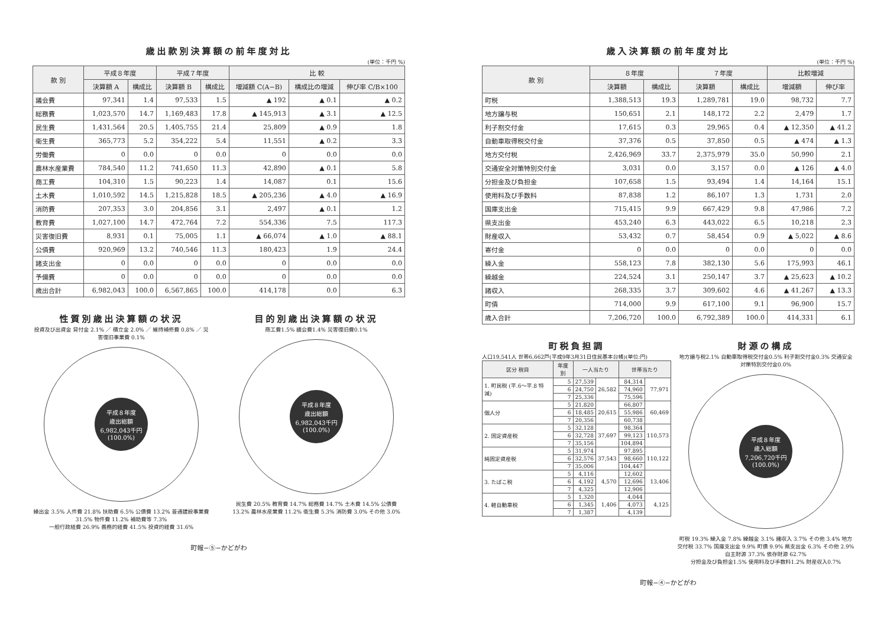歳出款別決算額の前年度対比
(単位：千円 %)
| 款 別 | 平成８年度 | | 平成７年度 | | 比 較 | | |
| --- | --- | --- | --- | --- | --- | --- | --- |
| | 決算額 A | 構成比 | 決算額 B | 構成比 | 増減額 C(A−B) | 構成比の増減 | 伸び率 C/B×100 |
| 議会費 | 97,341 | 1.4 | 97,533 | 1.5 | ▲ 192 | ▲ 0.1 | ▲ 0.2 |
| 総務費 | 1,023,570 | 14.7 | 1,169,483 | 17.8 | ▲ 145,913 | ▲ 3.1 | ▲ 12.5 |
| 民生費 | 1,431,564 | 20.5 | 1,405,755 | 21.4 | 25,809 | ▲ 0.9 | 1.8 |
| 衛生費 | 365,773 | 5.2 | 354,222 | 5.4 | 11,551 | ▲ 0.2 | 3.3 |
| 労働費 | 0 | 0.0 | 0 | 0.0 | 0 | 0.0 | 0.0 |
| 農林水産業費 | 784,540 | 11.2 | 741,650 | 11.3 | 42,890 | ▲ 0.1 | 5.8 |
| 商工費 | 104,310 | 1.5 | 90,223 | 1.4 | 14,087 | 0.1 | 15.6 |
| 土木費 | 1,010,592 | 14.5 | 1,215,828 | 18.5 | ▲ 205,236 | ▲ 4.0 | ▲ 16.9 |
| 消防費 | 207,353 | 3.0 | 204,856 | 3.1 | 2,497 | ▲ 0.1 | 1.2 |
| 教育費 | 1,027,100 | 14.7 | 472,764 | 7.2 | 554,336 | 7.5 | 117.3 |
| 災害復旧費 | 8,931 | 0.1 | 75,005 | 1.1 | ▲ 66,074 | ▲ 1.0 | ▲ 88.1 |
| 公債費 | 920,969 | 13.2 | 740,546 | 11.3 | 180,423 | 1.9 | 24.4 |
| 諸支出金 | 0 | 0.0 | 0 | 0.0 | 0 | 0.0 | 0.0 |
| 予備費 | 0 | 0.0 | 0 | 0.0 | 0 | 0.0 | 0.0 |
| 歳出合計 | 6,982,043 | 100.0 | 6,567,865 | 100.0 | 414,178 | 0.0 | 6.3 |
性質別歳出決算額の状況
投資及び出資金 貸付金 2.1% ／ 積立金 2.0% ／ 維持補修費 0.8% ／ 災害復旧事業費 0.1%
平成８年度
歳出総額
6,982,043千円
(100.0%)
繰出金 3.5% 人件費 21.8% 扶助費 6.5% 公債費 13.2% 普通建設事業費 31.5% 物件費 11.2% 補助費等 7.3%
一般行政経費 26.9% 義務的経費 41.5% 投資的経費 31.6%
目的別歳出決算額の状況
商工費1.5% 議会費1.4% 災害復旧費0.1%
平成８年度
歳出総額
6,982,043千円
(100.0%)
民生費 20.5% 教育費 14.7% 総務費 14.7% 土木費 14.5% 公債費 13.2% 農林水産業費 11.2% 衛生費 5.3% 消防費 3.0% その他 3.0%
町報−⑤−かどがわ
歳入決算額の前年度対比
(単位：千円 %)
| 款 別 | ８年度 | | ７年度 | | 比較増減 | |
| --- | --- | --- | --- | --- | --- | --- |
| | 決算額 | 構成比 | 決算額 | 構成比 | 増減額 | 伸び率 |
| 町税 | 1,388,513 | 19.3 | 1,289,781 | 19.0 | 98,732 | 7.7 |
| 地方譲与税 | 150,651 | 2.1 | 148,172 | 2.2 | 2,479 | 1.7 |
| 利子割交付金 | 17,615 | 0.3 | 29,965 | 0.4 | ▲ 12,350 | ▲ 41.2 |
| 自動車取得税交付金 | 37,376 | 0.5 | 37,850 | 0.5 | ▲ 474 | ▲ 1.3 |
| 地方交付税 | 2,426,969 | 33.7 | 2,375,979 | 35.0 | 50,990 | 2.1 |
| 交通安全対策特別交付金 | 3,031 | 0.0 | 3,157 | 0.0 | ▲ 126 | ▲ 4.0 |
| 分担金及び負担金 | 107,658 | 1.5 | 93,494 | 1.4 | 14,164 | 15.1 |
| 使用料及び手数料 | 87,838 | 1.2 | 86,107 | 1.3 | 1,731 | 2.0 |
| 国庫支出金 | 715,415 | 9.9 | 667,429 | 9.8 | 47,986 | 7.2 |
| 県支出金 | 453,240 | 6.3 | 443,022 | 6.5 | 10,218 | 2.3 |
| 財産収入 | 53,432 | 0.7 | 58,454 | 0.9 | ▲ 5,022 | ▲ 8.6 |
| 寄付金 | 0 | 0.0 | 0 | 0.0 | 0 | 0.0 |
| 繰入金 | 558,123 | 7.8 | 382,130 | 5.6 | 175,993 | 46.1 |
| 繰越金 | 224,524 | 3.1 | 250,147 | 3.7 | ▲ 25,623 | ▲ 10.2 |
| 諸収入 | 268,335 | 3.7 | 309,602 | 4.6 | ▲ 41,267 | ▲ 13.3 |
| 町債 | 714,000 | 9.9 | 617,100 | 9.1 | 96,900 | 15.7 |
| 歳入合計 | 7,206,720 | 100.0 | 6,792,389 | 100.0 | 414,331 | 6.1 |
町税負担調
人口19,541人 世帯6,662戸(平成9年3月31日住民基本台帳)(単位:円)
| 区分 税目 | 年度別 | 一人当たり | | 世帯当たり | |
| --- | --- | --- | --- | --- | --- |
| 1. 町民税 (平.6〜平.8 特減) | 5 | 27,539 | 26,582 | 84,314 | 77,971 |
| | 6 | 24,750 | | 74,960 | |
| | 7 | 25,336 | | 75,596 | |
| 個人分 | 5 | 21,820 | 20,615 | 66,807 | 60,469 |
| | 6 | 18,485 | | 55,986 | |
| | 7 | 20,356 | | 60,738 | |
| 2. 固定資産税 | 5 | 32,128 | 37,697 | 98,364 | 110,573 |
| | 6 | 32,728 | | 99,123 | |
| | 7 | 35,156 | | 104,894 | |
| 純固定資産税 | 5 | 31,974 | 37,543 | 97,895 | 110,122 |
| | 6 | 32,576 | | 98,660 | |
| | 7 | 35,006 | | 104,447 | |
| 3. たばこ税 | 5 | 4,116 | 4,570 | 12,602 | 13,406 |
| | 6 | 4,192 | | 12,696 | |
| | 7 | 4,325 | | 12,906 | |
| 4. 軽自動車税 | 5 | 1,320 | 1,406 | 4,044 | 4,125 |
| | 6 | 1,345 | | 4,073 | |
| | 7 | 1,387 | | 4,139 | |
財源の構成
地方譲与税2.1% 自動車取得税交付金0.5% 利子割交付金0.3% 交通安全対策特別交付金0.0%
平成８年度
歳入総額
7,206,720千円
(100.0%)
町税 19.3% 繰入金 7.8% 繰越金 3.1% 諸収入 3.7% その他 3.4% 地方交付税 33.7% 国庫支出金 9.9% 町債 9.9% 県支出金 6.3% その他 2.9%
自主財源 37.3% 依存財源 62.7%
分担金及び負担金1.5% 使用料及び手数料1.2% 財産収入0.7%
町報−④−かどがわ